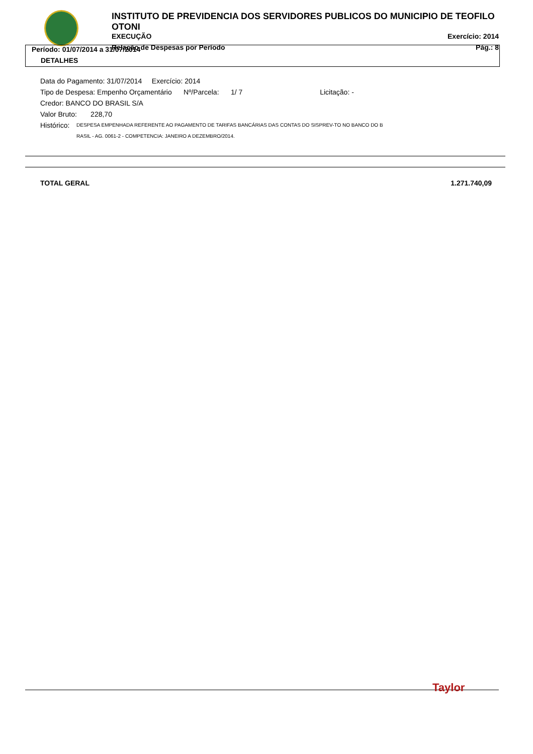INSTITUTO DE PREVIDENCIA DOS SERVIDORES PUBLICOS DO MUNICIPIO DE TEOFILO OTONI
EXECUÇÃO Exercício: 2014
Relação de Despesas por Período Pág.: 8
Período: 01/07/2014 a 31/07/2014
DETALHES
Data do Pagamento: 31/07/2014 Exercício: 2014
Tipo de Despesa: Empenho Orçamentário Nº/Parcela: 1/ 7 Licitação: -
Credor: BANCO DO BRASIL S/A
Valor Bruto: 228,70
Histórico: DESPESA EMPENHADA REFERENTE AO PAGAMENTO DE TARIFAS BANCÁRIAS DAS CONTAS DO SISPREV-TO NO BANCO DO B
RASIL - AG. 0061-2 - COMPETENCIA: JANEIRO A DEZEMBRO/2014.
TOTAL GERAL 1.271.740,09
Taylor